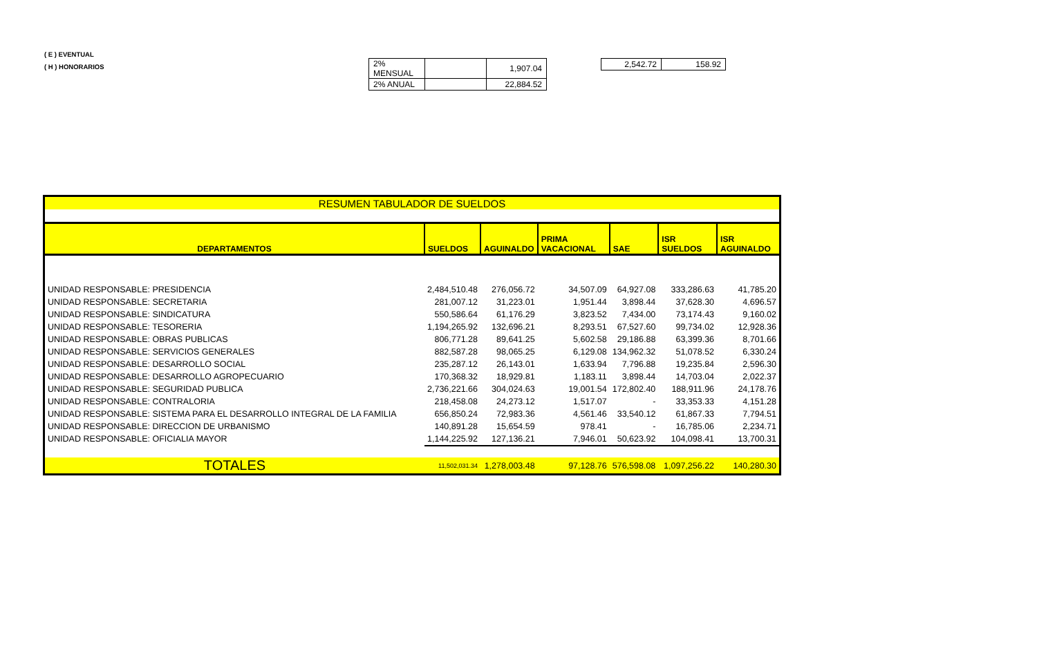( E ) EVENTUAL
( H ) HONORARIOS
| 2% MENSUAL | | 1,907.04 |
| 2% ANUAL | | 22,884.52 |
| 2,542.72 | 158.92 |
| RESUMEN TABULADOR DE SUELDOS | | | | | | |
| DEPARTAMENTOS | SUELDOS | AGUINALDO | PRIMA VACACIONAL | SAE | ISR SUELDOS | ISR AGUINALDO |
| UNIDAD RESPONSABLE: PRESIDENCIA | 2,484,510.48 | 276,056.72 | 34,507.09 | 64,927.08 | 333,286.63 | 41,785.20 |
| UNIDAD RESPONSABLE: SECRETARIA | 281,007.12 | 31,223.01 | 1,951.44 | 3,898.44 | 37,628.30 | 4,696.57 |
| UNIDAD RESPONSABLE: SINDICATURA | 550,586.64 | 61,176.29 | 3,823.52 | 7,434.00 | 73,174.43 | 9,160.02 |
| UNIDAD RESPONSABLE: TESORERIA | 1,194,265.92 | 132,696.21 | 8,293.51 | 67,527.60 | 99,734.02 | 12,928.36 |
| UNIDAD RESPONSABLE: OBRAS PUBLICAS | 806,771.28 | 89,641.25 | 5,602.58 | 29,186.88 | 63,399.36 | 8,701.66 |
| UNIDAD RESPONSABLE: SERVICIOS GENERALES | 882,587.28 | 98,065.25 | 6,129.08 | 134,962.32 | 51,078.52 | 6,330.24 |
| UNIDAD RESPONSABLE: DESARROLLO SOCIAL | 235,287.12 | 26,143.01 | 1,633.94 | 7,796.88 | 19,235.84 | 2,596.30 |
| UNIDAD RESPONSABLE: DESARROLLO AGROPECUARIO | 170,368.32 | 18,929.81 | 1,183.11 | 3,898.44 | 14,703.04 | 2,022.37 |
| UNIDAD RESPONSABLE: SEGURIDAD PUBLICA | 2,736,221.66 | 304,024.63 | 19,001.54 | 172,802.40 | 188,911.96 | 24,178.76 |
| UNIDAD RESPONSABLE: CONTRALORIA | 218,458.08 | 24,273.12 | 1,517.07 | - | 33,353.33 | 4,151.28 |
| UNIDAD RESPONSABLE: SISTEMA PARA EL DESARROLLO INTEGRAL DE LA FAMILIA | 656,850.24 | 72,983.36 | 4,561.46 | 33,540.12 | 61,867.33 | 7,794.51 |
| UNIDAD RESPONSABLE: DIRECCION DE URBANISMO | 140,891.28 | 15,654.59 | 978.41 | - | 16,785.06 | 2,234.71 |
| UNIDAD RESPONSABLE: OFICIALIA MAYOR | 1,144,225.92 | 127,136.21 | 7,946.01 | 50,623.92 | 104,098.41 | 13,700.31 |
| TOTALES | 11,502,031.34 | 1,278,003.48 | 97,128.76 | 576,598.08 | 1,097,256.22 | 140,280.30 |